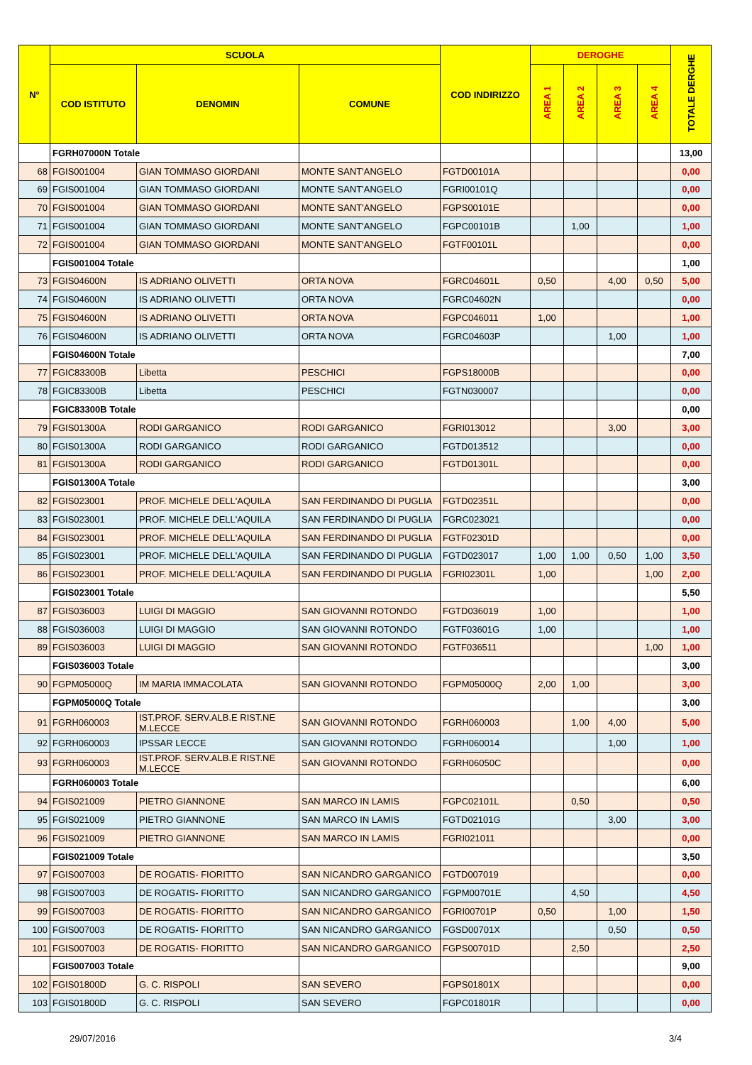| N° | SCUOLA | | | COD INDIRIZZO | DEROGHE | | | | TOTALE DERGHE |
| --- | --- | --- | --- | --- | --- | --- | --- | --- | --- |
| | COD ISTITUTO | DENOMIN | COMUNE | | AREA 1 | AREA 2 | AREA 3 | AREA 4 | |
| | FGRH07000N Totale | | | | | | | | 13,00 |
| 68 | FGIS001004 | GIAN TOMMASO GIORDANI | MONTE SANT'ANGELO | FGTD00101A | | | | | 0,00 |
| 69 | FGIS001004 | GIAN TOMMASO GIORDANI | MONTE SANT'ANGELO | FGRI00101Q | | | | | 0,00 |
| 70 | FGIS001004 | GIAN TOMMASO GIORDANI | MONTE SANT'ANGELO | FGPS00101E | | | | | 0,00 |
| 71 | FGIS001004 | GIAN TOMMASO GIORDANI | MONTE SANT'ANGELO | FGPC00101B | | 1,00 | | | 1,00 |
| 72 | FGIS001004 | GIAN TOMMASO GIORDANI | MONTE SANT'ANGELO | FGTF00101L | | | | | 0,00 |
| | FGIS001004 Totale | | | | | | | | 1,00 |
| 73 | FGIS04600N | IS ADRIANO OLIVETTI | ORTA NOVA | FGRC04601L | 0,50 | | 4,00 | 0,50 | 5,00 |
| 74 | FGIS04600N | IS ADRIANO OLIVETTI | ORTA NOVA | FGRC04602N | | | | | 0,00 |
| 75 | FGIS04600N | IS ADRIANO OLIVETTI | ORTA NOVA | FGPC046011 | 1,00 | | | | 1,00 |
| 76 | FGIS04600N | IS ADRIANO OLIVETTI | ORTA NOVA | FGRC04603P | | | 1,00 | | 1,00 |
| | FGIS04600N Totale | | | | | | | | 7,00 |
| 77 | FGIC83300B | Libetta | PESCHICI | FGPS18000B | | | | | 0,00 |
| 78 | FGIC83300B | Libetta | PESCHICI | FGTN030007 | | | | | 0,00 |
| | FGIC83300B Totale | | | | | | | | 0,00 |
| 79 | FGIS01300A | RODI GARGANICO | RODI GARGANICO | FGRI013012 | | | 3,00 | | 3,00 |
| 80 | FGIS01300A | RODI GARGANICO | RODI GARGANICO | FGTD013512 | | | | | 0,00 |
| 81 | FGIS01300A | RODI GARGANICO | RODI GARGANICO | FGTD01301L | | | | | 0,00 |
| | FGIS01300A Totale | | | | | | | | 3,00 |
| 82 | FGIS023001 | PROF. MICHELE DELL'AQUILA | SAN FERDINANDO DI PUGLIA | FGTD02351L | | | | | 0,00 |
| 83 | FGIS023001 | PROF. MICHELE DELL'AQUILA | SAN FERDINANDO DI PUGLIA | FGRC023021 | | | | | 0,00 |
| 84 | FGIS023001 | PROF. MICHELE DELL'AQUILA | SAN FERDINANDO DI PUGLIA | FGTF02301D | | | | | 0,00 |
| 85 | FGIS023001 | PROF. MICHELE DELL'AQUILA | SAN FERDINANDO DI PUGLIA | FGTD023017 | 1,00 | 1,00 | 0,50 | 1,00 | 3,50 |
| 86 | FGIS023001 | PROF. MICHELE DELL'AQUILA | SAN FERDINANDO DI PUGLIA | FGRI02301L | 1,00 | | | 1,00 | 2,00 |
| | FGIS023001 Totale | | | | | | | | 5,50 |
| 87 | FGIS036003 | LUIGI DI MAGGIO | SAN GIOVANNI ROTONDO | FGTD036019 | 1,00 | | | | 1,00 |
| 88 | FGIS036003 | LUIGI DI MAGGIO | SAN GIOVANNI ROTONDO | FGTF03601G | 1,00 | | | | 1,00 |
| 89 | FGIS036003 | LUIGI DI MAGGIO | SAN GIOVANNI ROTONDO | FGTF036511 | | | | 1,00 | 1,00 |
| | FGIS036003 Totale | | | | | | | | 3,00 |
| 90 | FGPM05000Q | IM MARIA IMMACOLATA | SAN GIOVANNI ROTONDO | FGPM05000Q | 2,00 | 1,00 | | | 3,00 |
| | FGPM05000Q Totale | | | | | | | | 3,00 |
| 91 | FGRH060003 | IST.PROF. SERV.ALB.E RIST.NE M.LECCE | SAN GIOVANNI ROTONDO | FGRH060003 | | 1,00 | 4,00 | | 5,00 |
| 92 | FGRH060003 | IPSSAR LECCE | SAN GIOVANNI ROTONDO | FGRH060014 | | | 1,00 | | 1,00 |
| 93 | FGRH060003 | IST.PROF. SERV.ALB.E RIST.NE M.LECCE | SAN GIOVANNI ROTONDO | FGRH06050C | | | | | 0,00 |
| | FGRH060003 Totale | | | | | | | | 6,00 |
| 94 | FGIS021009 | PIETRO GIANNONE | SAN MARCO IN LAMIS | FGPC02101L | | 0,50 | | | 0,50 |
| 95 | FGIS021009 | PIETRO GIANNONE | SAN MARCO IN LAMIS | FGTD02101G | | | 3,00 | | 3,00 |
| 96 | FGIS021009 | PIETRO GIANNONE | SAN MARCO IN LAMIS | FGRI021011 | | | | | 0,00 |
| | FGIS021009 Totale | | | | | | | | 3,50 |
| 97 | FGIS007003 | DE ROGATIS- FIORITTO | SAN NICANDRO GARGANICO | FGTD007019 | | | | | 0,00 |
| 98 | FGIS007003 | DE ROGATIS- FIORITTO | SAN NICANDRO GARGANICO | FGPM00701E | | 4,50 | | | 4,50 |
| 99 | FGIS007003 | DE ROGATIS- FIORITTO | SAN NICANDRO GARGANICO | FGRI00701P | 0,50 | | 1,00 | | 1,50 |
| 100 | FGIS007003 | DE ROGATIS- FIORITTO | SAN NICANDRO GARGANICO | FGSD00701X | | | 0,50 | | 0,50 |
| 101 | FGIS007003 | DE ROGATIS- FIORITTO | SAN NICANDRO GARGANICO | FGPS00701D | | 2,50 | | | 2,50 |
| | FGIS007003 Totale | | | | | | | | 9,00 |
| 102 | FGIS01800D | G. C. RISPOLI | SAN SEVERO | FGPS01801X | | | | | 0,00 |
| 103 | FGIS01800D | G. C. RISPOLI | SAN SEVERO | FGPC01801R | | | | | 0,00 |
29/07/2016 3/4